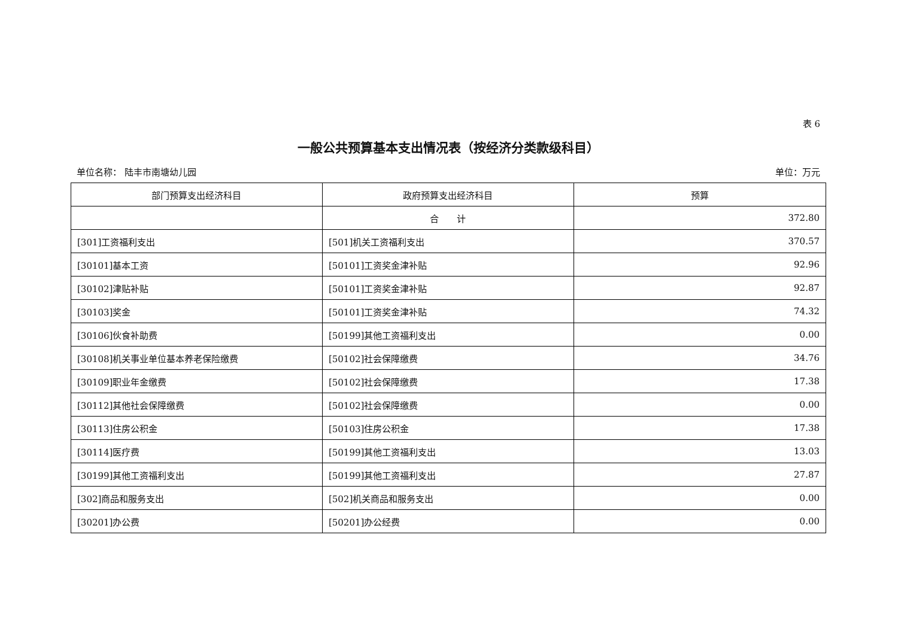表 6
一般公共预算基本支出情况表（按经济分类款级科目）
单位名称： 陆丰市南塘幼儿园 单位：万元
| 部门预算支出经济科目 | 政府预算支出经济科目 | 预算 |
| --- | --- | --- |
| | 合 计 | 372.80 |
| [301]工资福利支出 | [501]机关工资福利支出 | 370.57 |
| [30101]基本工资 | [50101]工资奖金津补贴 | 92.96 |
| [30102]津贴补贴 | [50101]工资奖金津补贴 | 92.87 |
| [30103]奖金 | [50101]工资奖金津补贴 | 74.32 |
| [30106]伙食补助费 | [50199]其他工资福利支出 | 0.00 |
| [30108]机关事业单位基本养老保险缴费 | [50102]社会保障缴费 | 34.76 |
| [30109]职业年金缴费 | [50102]社会保障缴费 | 17.38 |
| [30112]其他社会保障缴费 | [50102]社会保障缴费 | 0.00 |
| [30113]住房公积金 | [50103]住房公积金 | 17.38 |
| [30114]医疗费 | [50199]其他工资福利支出 | 13.03 |
| [30199]其他工资福利支出 | [50199]其他工资福利支出 | 27.87 |
| [302]商品和服务支出 | [502]机关商品和服务支出 | 0.00 |
| [30201]办公费 | [50201]办公经费 | 0.00 |